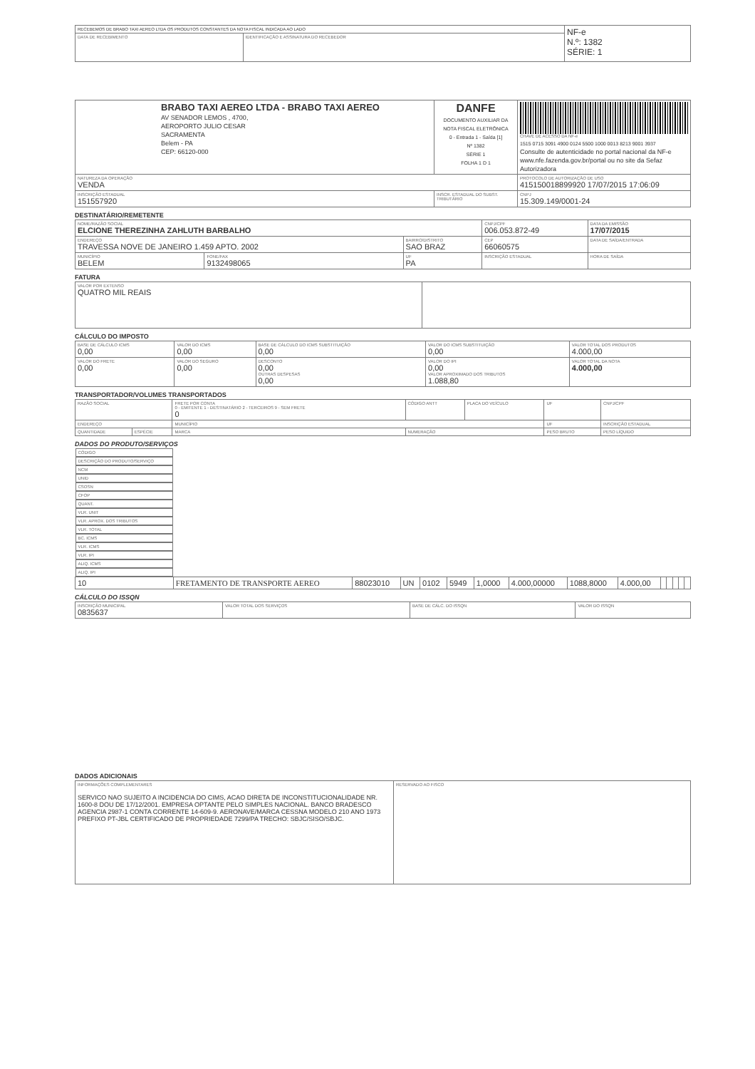| RECEBEMOS DE BRABO TAXI AEREO LTDA OS PRODUTOS CONSTANTES DA NOTA FISCAL INDICADA AO LADO | | NF-e N.º: 1382 SÉRIE: 1 |
| DATA DE RECEBIMENTO | IDENTIFICAÇÃO E ASSINATURA DO RECEBEDOR | |
| BRABO TAXI AEREO LTDA - BRABO TAXI AEREO AV SENADOR LEMOS , 4700, AEROPORTO JULIO CESAR SACRAMENTA Belem - PA CEP: 66120-000 | DANFE DOCUMENTO AUXILIAR DA NOTA FISCAL ELETRÔNICA 0 - Entrada 1 - Saída [1] Nº 1382 SÉRIE 1 FOLHA 1 D 1 | CHAVE DE ACESSO DA NF-e 1515 0715 3091 4900 0124 5500 1000 0013 8213 9001 3937 Consulte de autenticidade no portal nacional da NF-e www.nfe.fazenda.gov.br/portal ou no site da Sefaz Autorizadora |
| NATUREZA DA OPERAÇÃO VENDA | | PROTOCOLO DE AUTORIZAÇÃO DE USO 415150018899920 17/07/2015 17:06:09 |
| INSCRIÇÃO ESTADUAL 151557920 | INSCR. ESTADUAL DO SUBST. TRIBUTÁRIO | CNPJ 15.309.149/0001-24 |
DESTINATÁRIO/REMETENTE
| NOME/RAZÃO SOCIAL ELCIONE THEREZINHA ZAHLUTH BARBALHO | | | CNPJ/CPF 006.053.872-49 | | DATA DA EMISSÃO 17/07/2015 |
| ENDEREÇO TRAVESSA NOVE DE JANEIRO 1.459 APTO. 2002 | | BAIRRO/DISTRITO SAO BRAZ | | CEP 66060575 | DATA DE SAÍDA/ENTRADA |
| MUNICÍPIO BELEM | FONE/FAX 9132498065 | UF PA | INSCRIÇÃO ESTADUAL | | HORA DE SAÍDA |
FATURA
| VALOR POR EXTENSO QUATRO MIL REAIS | |
CÁLCULO DO IMPOSTO
| BASE DE CÁLCULO ICMS 0,00 | VALOR DO ICMS 0,00 | BASE DE CÁLCULO DO ICMS SUBSTITUIÇÃO 0,00 | VALOR DO ICMS SUBSTITUIÇÃO 0,00 | VALOR TOTAL DOS PRODUTOS 4.000,00 |
| VALOR DO FRETE 0,00 | VALOR DO SEGURO 0,00 | DESCONTO 0,00 OUTRAS DESPESAS 0,00 | VALOR DO IPI 0,00 VALOR APROXIMADO DOS TRIBUTOS 1.088,80 | VALOR TOTAL DA NOTA 4.000,00 |
TRANSPORTADOR/VOLUMES TRANSPORTADOS
| RAZÃO SOCIAL | | FRETE POR CONTA 0 - EMITENTE 1 - DESTINATÁRIO 2 - TERCEIROS 9 - SEM FRETE 0 | CÓDIGO ANTT | PLACA DO VEÍCULO | UF | CNPJ/CPF |
| ENDEREÇO | | MUNICÍPIO | | | UF | INSCRIÇÃO ESTADUAL |
| QUANTIDADE | ESPÉCIE | MARCA | NUMERAÇÃO | | PESO BRUTO | PESO LÍQUIDO |
DADOS DO PRODUTO/SERVIÇOS
| CÓDIGO | DESCRIÇÃO DO PRODUTO/SERVIÇO | NCM | UNID | CSOSN | CFOP | QUANT. | VLR. UNIT | VLR. APROX. DOS TRIBUTOS | VLR. TOTAL | BC. ICMS | VLR. ICMS | VLR. IPI | ALIQ. ICMS | ALIQ. IPI |
| --- | --- | --- | --- | --- | --- | --- | --- | --- | --- | --- | --- | --- | --- | --- |
| 10 | FRETAMENTO DE TRANSPORTE AEREO | 88023010 | UN | 0102 | 5949 | 1,0000 | 4.000,00000 | 1088,8000 | 4.000,00 | | | | | |
CÁLCULO DO ISSQN
| INSCRIÇÃO MUNICIPAL 0835637 | VALOR TOTAL DOS SERVIÇOS | BASE DE CÁLC. DO ISSQN | VALOR DO ISSQN |
DADOS ADICIONAIS
| INFORMAÇÕES COMPLEMENTARES SERVICO NAO SUJEITO A INCIDENCIA DO CIMS, ACAO DIRETA DE INCONSTITUCIONALIDADE NR. 1600-8 DOU DE 17/12/2001. EMPRESA OPTANTE PELO SIMPLES NACIONAL. BANCO BRADESCO AGENCIA 2987-1 CONTA CORRENTE 14-609-9. AERONAVE/MARCA CESSNA MODELO 210 ANO 1973 PREFIXO PT-JBL CERTIFICADO DE PROPRIEDADE 7299/PA TRECHO: SBJC/SISO/SBJC. | RESERVADO AO FISCO |